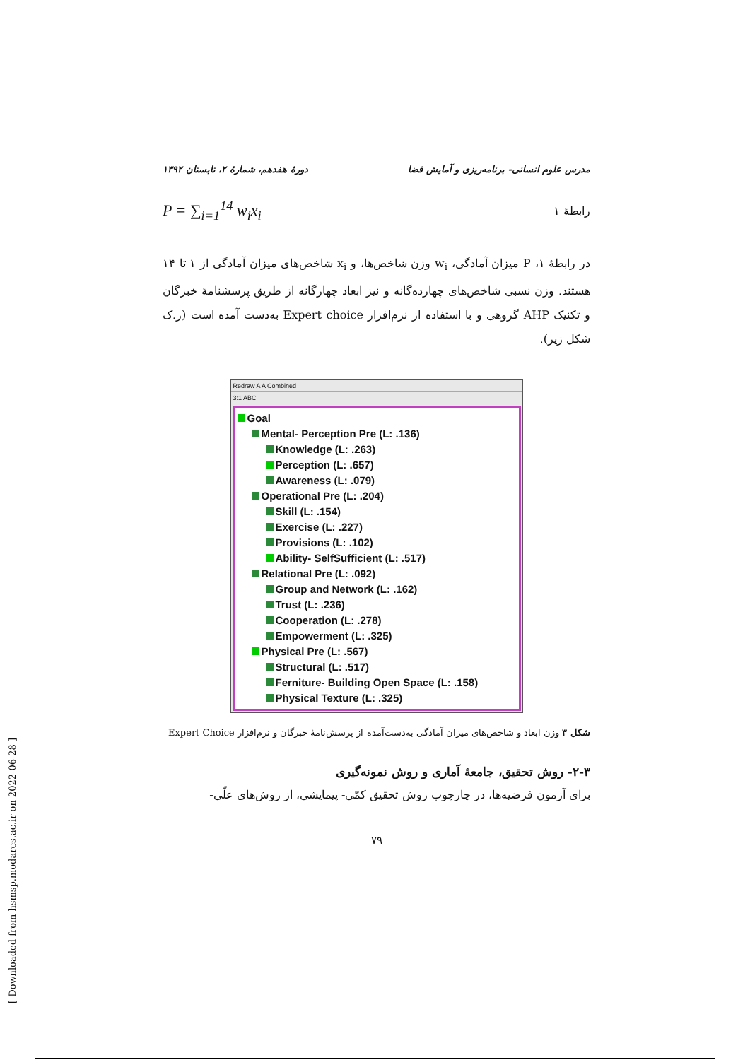مدرس علوم انسانی- برنامه‌ریزی و آمایش فضا دورهٔ هفدهم، شمارهٔ ۲، تابستان ۱۳۹۲
P = ∑<sub>i=1</sub><sup>14</sup> w<sub>i</sub>x<sub>i</sub> رابطهٔ ۱
در رابطهٔ ۱، P میزان آمادگی، w<sub>i</sub> وزن شاخص‌ها، و x<sub>i</sub> شاخص‌های میزان آمادگی از ۱ تا ۱۴ هستند. وزن نسبی شاخص‌های چهارده‌گانه و نیز ابعاد چهارگانه از طریق پرسشنامهٔ خبرگان و تکنیک AHP گروهی و با استفاده از نرم‌افزار Expert choice به‌دست آمده است (ر.ک شکل زیر).
Redraw A A Combined
3:1 ABC
Goal
Mental- Perception Pre (L: .136)
Knowledge (L: .263)
Perception (L: .657)
Awareness (L: .079)
Operational Pre (L: .204)
Skill (L: .154)
Exercise (L: .227)
Provisions (L: .102)
Ability- SelfSufficient (L: .517)
Relational Pre (L: .092)
Group and Network (L: .162)
Trust (L: .236)
Cooperation (L: .278)
Empowerment (L: .325)
Physical Pre (L: .567)
Structural (L: .517)
Ferniture- Building Open Space (L: .158)
Physical Texture (L: .325)
شکل ۳ وزن ابعاد و شاخص‌های میزان آمادگی به‌دست‌آمده از پرسش‌نامهٔ خبرگان و نرم‌افزار Expert Choice
۲-۳- روش تحقیق، جامعهٔ آماری و روش نمونه‌گیری
برای آزمون فرضیه‌ها، در چارچوب روش تحقیق کمّی- پیمایشی، از روش‌های علّی-
۷۹
[ Downloaded from hsmsp.modares.ac.ir on 2022-06-28 ]